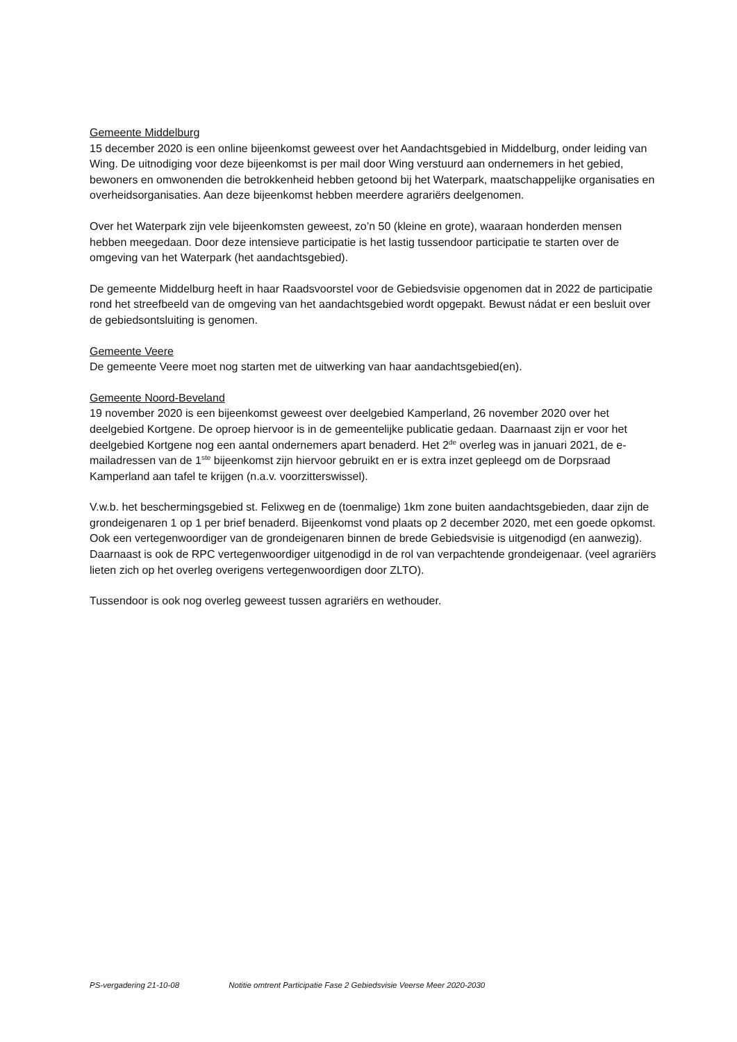Gemeente Middelburg
15 december 2020 is een online bijeenkomst geweest over het Aandachtsgebied in Middelburg, onder leiding van Wing. De uitnodiging voor deze bijeenkomst is per mail door Wing verstuurd aan ondernemers in het gebied, bewoners en omwonenden die betrokkenheid hebben getoond bij het Waterpark, maatschappelijke organisaties en overheidsorganisaties. Aan deze bijeenkomst hebben meerdere agrariërs deelgenomen.
Over het Waterpark zijn vele bijeenkomsten geweest, zo’n 50 (kleine en grote), waaraan honderden mensen hebben meegedaan. Door deze intensieve participatie is het lastig tussendoor participatie te starten over de omgeving van het Waterpark (het aandachtsgebied).
De gemeente Middelburg heeft in haar Raadsvoorstel voor de Gebiedsvisie opgenomen dat in 2022 de participatie rond het streefbeeld van de omgeving van het aandachtsgebied wordt opgepakt. Bewust nádat er een besluit over de gebiedsontsluiting is genomen.
Gemeente Veere
De gemeente Veere moet nog starten met de uitwerking van haar aandachtsgebied(en).
Gemeente Noord-Beveland
19 november 2020 is een bijeenkomst geweest over deelgebied Kamperland, 26 november 2020 over het deelgebied Kortgene. De oproep hiervoor is in de gemeentelijke publicatie gedaan. Daarnaast zijn er voor het deelgebied Kortgene nog een aantal ondernemers apart benaderd. Het 2<sup>de</sup> overleg was in januari 2021, de e-mailadressen van de 1<sup>ste</sup> bijeenkomst zijn hiervoor gebruikt en er is extra inzet gepleegd om de Dorpsraad Kamperland aan tafel te krijgen (n.a.v. voorzitterswissel).
V.w.b. het beschermingsgebied st. Felixweg en de (toenmalige) 1km zone buiten aandachtsgebieden, daar zijn de grondeigenaren 1 op 1 per brief benaderd. Bijeenkomst vond plaats op 2 december 2020, met een goede opkomst. Ook een vertegenwoordiger van de grondeigenaren binnen de brede Gebiedsvisie is uitgenodigd (en aanwezig). Daarnaast is ook de RPC vertegenwoordiger uitgenodigd in de rol van verpachtende grondeigenaar. (veel agrariërs lieten zich op het overleg overigens vertegenwoordigen door ZLTO).
Tussendoor is ook nog overleg geweest tussen agrariërs en wethouder.
PS-vergadering 21-10-08 Notitie omtrent Participatie Fase 2 Gebiedsvisie Veerse Meer 2020-2030